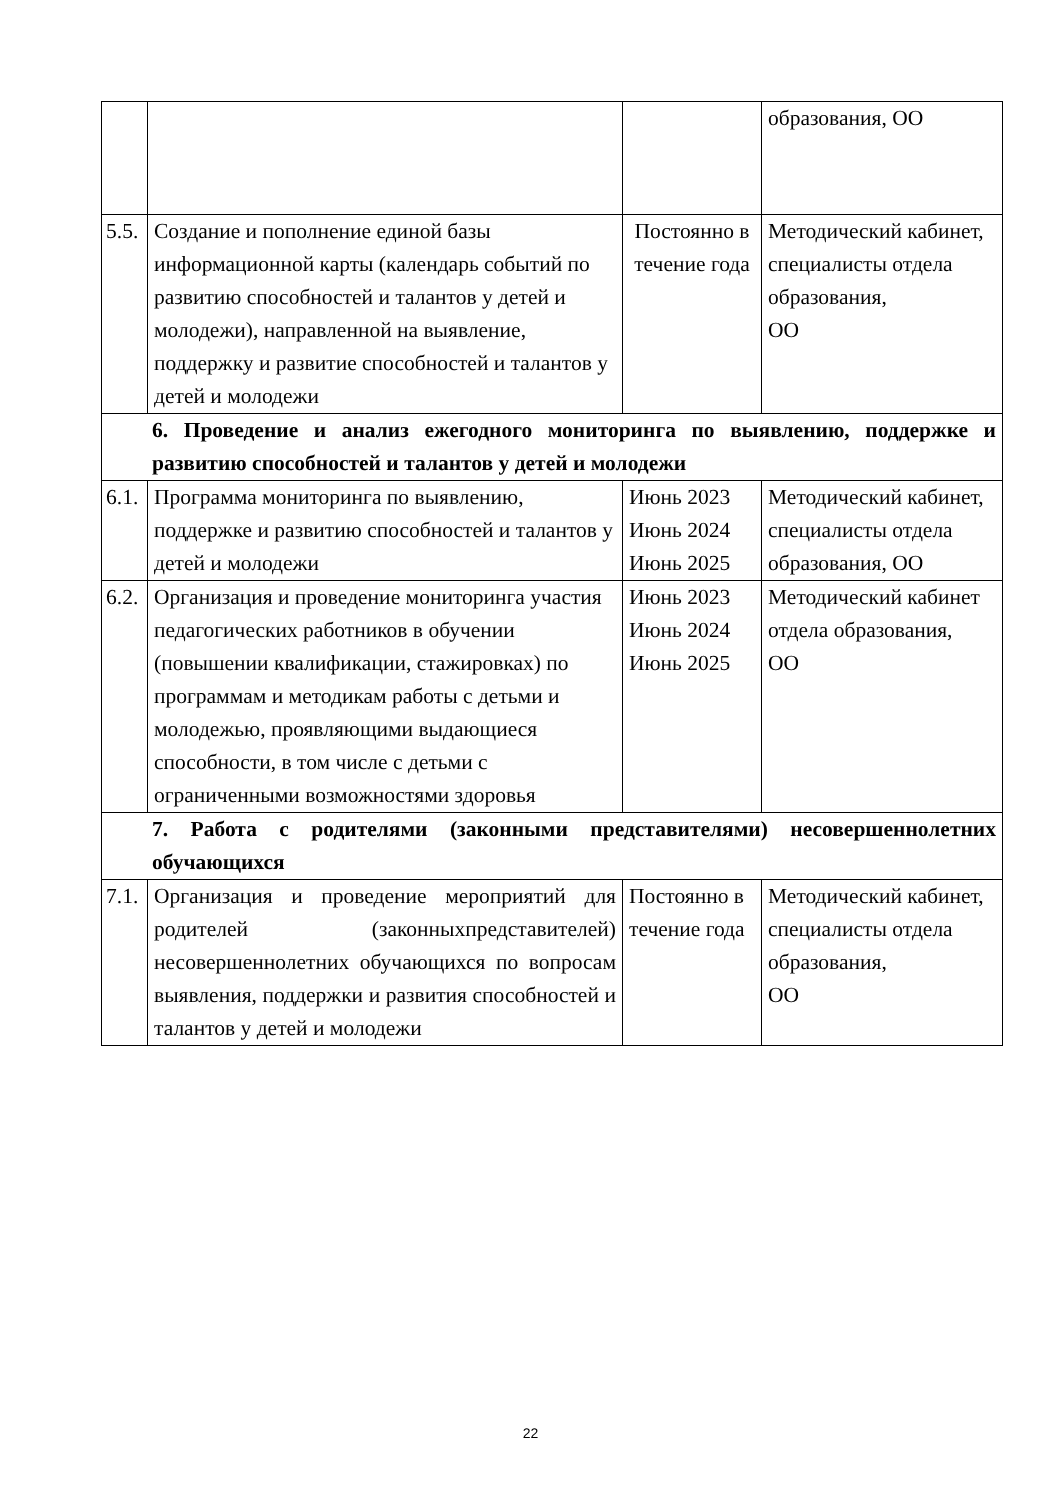| | | | образования, ОО |
| 5.5. | Создание и пополнение единой базы информационной карты (календарь событий по развитию способностей и талантов у детей и молодежи), направленной на выявление, поддержку и развитие способностей и талантов у детей и молодежи | Постоянно в течение года | Методический кабинет, специалисты отдела образования, ОО |
| 6. Проведение и анализ ежегодного мониторинга по выявлению, поддержке и развитию способностей и талантов у детей и молодежи | | | |
| 6.1. | Программа мониторинга по выявлению, поддержке и развитию способностей и талантов у детей и молодежи | Июнь 2023 Июнь 2024 Июнь 2025 | Методический кабинет, специалисты отдела образования, ОО |
| 6.2. | Организация и проведение мониторинга участия педагогических работников в обучении (повышении квалификации, стажировках) по программам и методикам работы с детьми и молодежью, проявляющими выдающиеся способности, в том числе с детьми с ограниченными возможностями здоровья | Июнь 2023 Июнь 2024 Июнь 2025 | Методический кабинет отдела образования, ОО |
| 7. Работа с родителями (законными представителями) несовершеннолетних обучающихся | | | |
| 7.1. | Организация и проведение мероприятий для родителей (законныхпредставителей) несовершеннолетних обучающихся по вопросам выявления, поддержки и развития способностей и талантов у детей и молодежи | Постоянно в течение года | Методический кабинет, специалисты отдела образования, ОО |
22